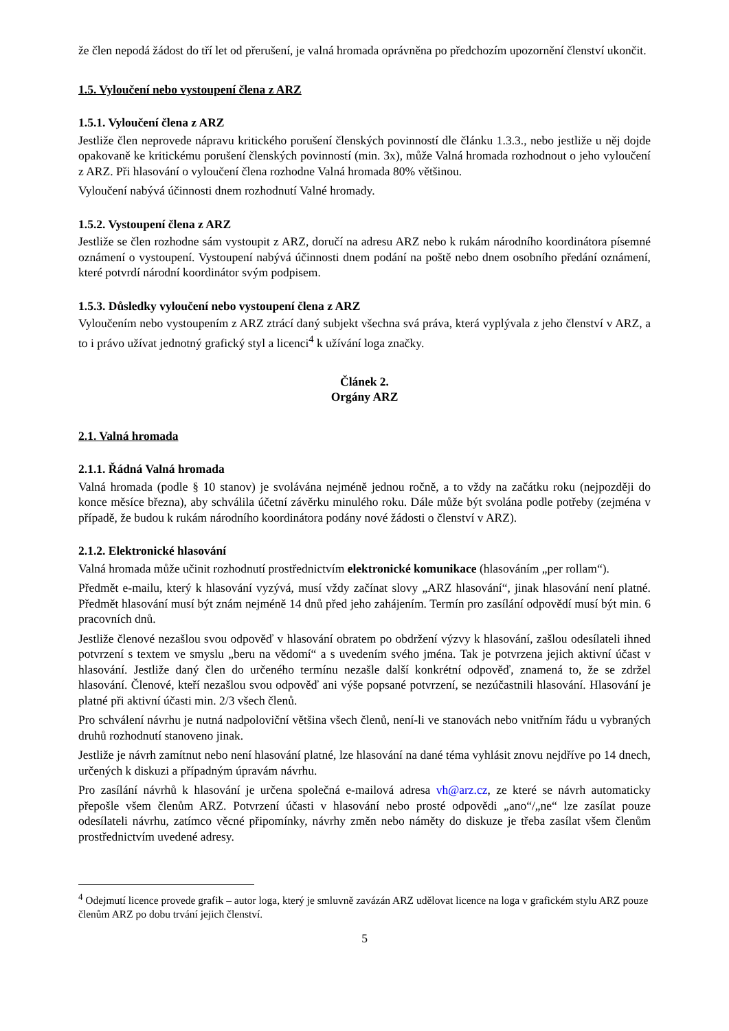že člen nepodá žádost do tří let od přerušení, je valná hromada oprávněna po předchozím upozornění členství ukončit.
1.5. Vyloučení nebo vystoupení člena z ARZ
1.5.1. Vyloučení člena z ARZ
Jestliže člen neprovede nápravu kritického porušení členských povinností dle článku 1.3.3., nebo jestliže u něj dojde opakovaně ke kritickému porušení členských povinností (min. 3x), může Valná hromada rozhodnout o jeho vyloučení z ARZ. Při hlasování o vyloučení člena rozhodne Valná hromada 80% většinou.
Vyloučení nabývá účinnosti dnem rozhodnutí Valné hromady.
1.5.2. Vystoupení člena z ARZ
Jestliže se člen rozhodne sám vystoupit z ARZ, doručí na adresu ARZ nebo k rukám národního koordinátora písemné oznámení o vystoupení. Vystoupení nabývá účinnosti dnem podání na poště nebo dnem osobního předání oznámení, které potvrdí národní koordinátor svým podpisem.
1.5.3. Důsledky vyloučení nebo vystoupení člena z ARZ
Vyloučením nebo vystoupením z ARZ ztrácí daný subjekt všechna svá práva, která vyplývala z jeho členství v ARZ, a to i právo užívat jednotný grafický styl a licenci<sup>4</sup> k užívání loga značky.
Článek 2.
Orgány ARZ
2.1. Valná hromada
2.1.1. Řádná Valná hromada
Valná hromada (podle § 10 stanov) je svolávána nejméně jednou ročně, a to vždy na začátku roku (nejpozději do konce měsíce března), aby schválila účetní závěrku minulého roku. Dále může být svolána podle potřeby (zejména v případě, že budou k rukám národního koordinátora podány nové žádosti o členství v ARZ).
2.1.2. Elektronické hlasování
Valná hromada může učinit rozhodnutí prostřednictvím elektronické komunikace (hlasováním „per rollam“).
Předmět e-mailu, který k hlasování vyzývá, musí vždy začínat slovy „ARZ hlasování“, jinak hlasování není platné. Předmět hlasování musí být znám nejméně 14 dnů před jeho zahájením. Termín pro zasílání odpovědí musí být min. 6 pracovních dnů.
Jestliže členové nezašlou svou odpověď v hlasování obratem po obdržení výzvy k hlasování, zašlou odesílateli ihned potvrzení s textem ve smyslu „beru na vědomí“ a s uvedením svého jména. Tak je potvrzena jejich aktivní účast v hlasování. Jestliže daný člen do určeného termínu nezašle další konkrétní odpověď, znamená to, že se zdržel hlasování. Členové, kteří nezašlou svou odpověď ani výše popsané potvrzení, se nezúčastnili hlasování. Hlasování je platné při aktivní účasti min. 2/3 všech členů.
Pro schválení návrhu je nutná nadpoloviční většina všech členů, není-li ve stanovách nebo vnitřním řádu u vybraných druhů rozhodnutí stanoveno jinak.
Jestliže je návrh zamítnut nebo není hlasování platné, lze hlasování na dané téma vyhlásit znovu nejdříve po 14 dnech, určených k diskuzi a případným úpravám návrhu.
Pro zasílání návrhů k hlasování je určena společná e-mailová adresa vh@arz.cz, ze které se návrh automaticky přepošle všem členům ARZ. Potvrzení účasti v hlasování nebo prosté odpovědi „ano“/„ne“ lze zasílat pouze odesílateli návrhu, zatímco věcné připomínky, návrhy změn nebo náměty do diskuze je třeba zasílat všem členům prostřednictvím uvedené adresy.
<sup>4</sup> Odejmutí licence provede grafik – autor loga, který je smluvně zavázán ARZ udělovat licence na loga v grafickém stylu ARZ pouze členům ARZ po dobu trvání jejich členství.
5